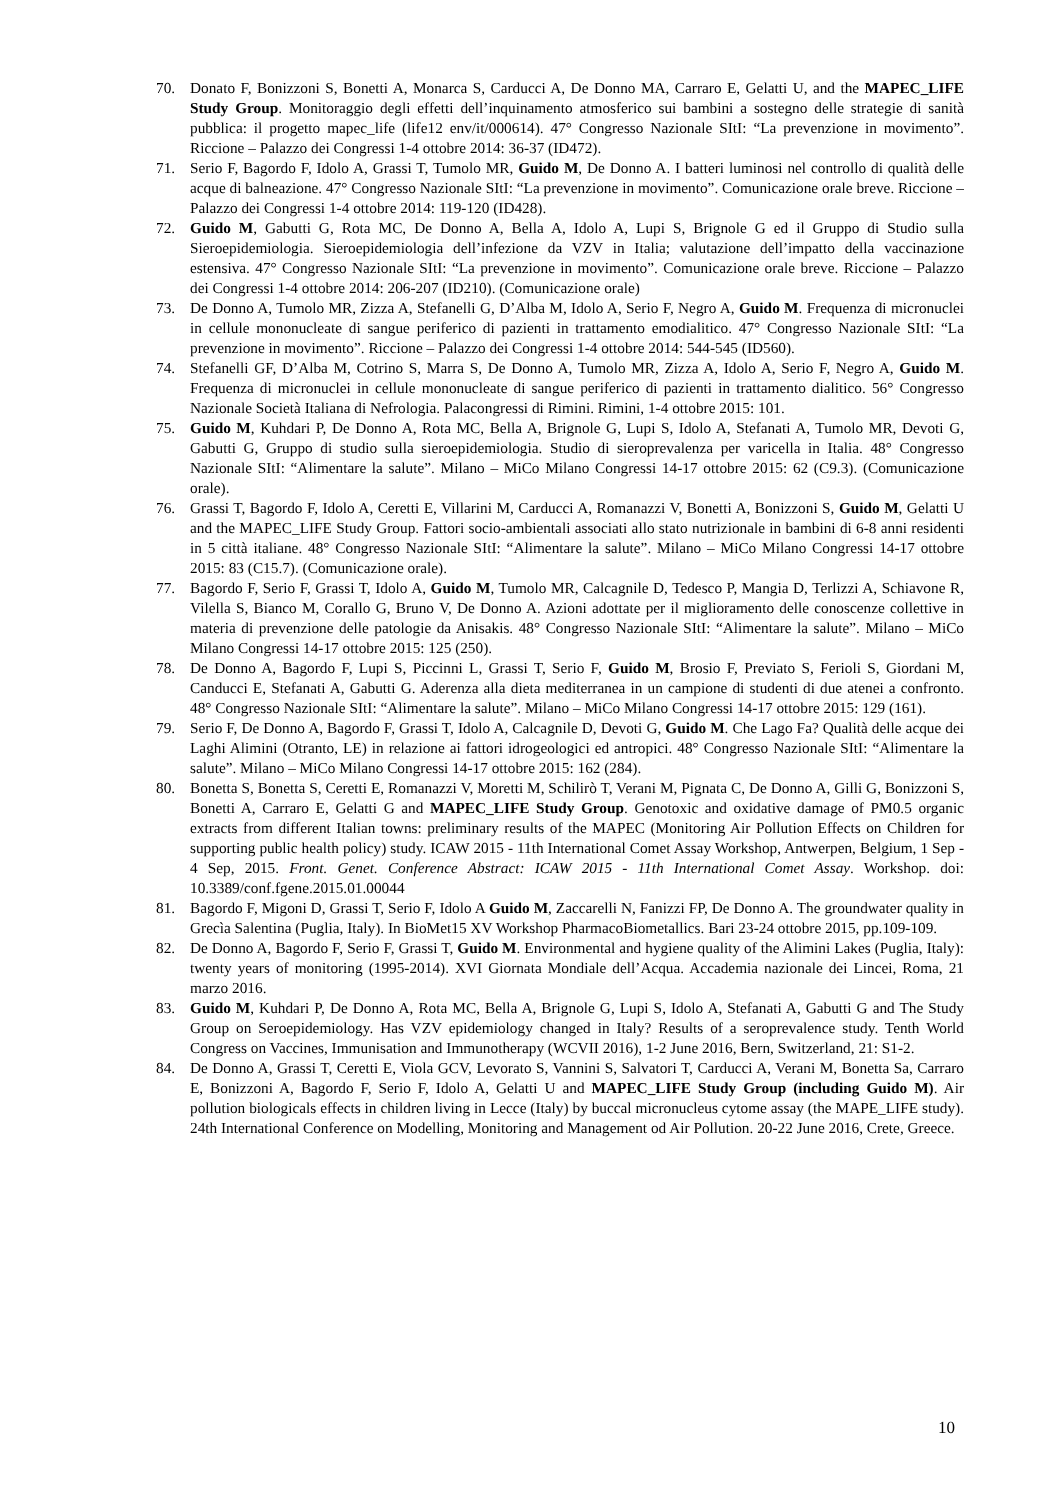70. Donato F, Bonizzoni S, Bonetti A, Monarca S, Carducci A, De Donno MA, Carraro E, Gelatti U, and the MAPEC_LIFE Study Group. Monitoraggio degli effetti dell’inquinamento atmosferico sui bambini a sostegno delle strategie di sanità pubblica: il progetto mapec_life (life12 env/it/000614). 47° Congresso Nazionale SItI: “La prevenzione in movimento”. Riccione – Palazzo dei Congressi 1-4 ottobre 2014: 36-37 (ID472).
71. Serio F, Bagordo F, Idolo A, Grassi T, Tumolo MR, Guido M, De Donno A. I batteri luminosi nel controllo di qualità delle acque di balneazione. 47° Congresso Nazionale SItI: “La prevenzione in movimento”. Comunicazione orale breve. Riccione – Palazzo dei Congressi 1-4 ottobre 2014: 119-120 (ID428).
72. Guido M, Gabutti G, Rota MC, De Donno A, Bella A, Idolo A, Lupi S, Brignole G ed il Gruppo di Studio sulla Sieroepidemiologia. Sieroepidemiologia dell’infezione da VZV in Italia; valutazione dell’impatto della vaccinazione estensiva. 47° Congresso Nazionale SItI: “La prevenzione in movimento”. Comunicazione orale breve. Riccione – Palazzo dei Congressi 1-4 ottobre 2014: 206-207 (ID210). (Comunicazione orale)
73. De Donno A, Tumolo MR, Zizza A, Stefanelli G, D’Alba M, Idolo A, Serio F, Negro A, Guido M. Frequenza di micronuclei in cellule mononucleate di sangue periferico di pazienti in trattamento emodialitico. 47° Congresso Nazionale SItI: “La prevenzione in movimento”. Riccione – Palazzo dei Congressi 1-4 ottobre 2014: 544-545 (ID560).
74. Stefanelli GF, D’Alba M, Cotrino S, Marra S, De Donno A, Tumolo MR, Zizza A, Idolo A, Serio F, Negro A, Guido M. Frequenza di micronuclei in cellule mononucleate di sangue periferico di pazienti in trattamento dialitico. 56° Congresso Nazionale Società Italiana di Nefrologia. Palacongressi di Rimini. Rimini, 1-4 ottobre 2015: 101.
75. Guido M, Kuhdari P, De Donno A, Rota MC, Bella A, Brignole G, Lupi S, Idolo A, Stefanati A, Tumolo MR, Devoti G, Gabutti G, Gruppo di studio sulla sieroepidemiologia. Studio di sieroprevalenza per varicella in Italia. 48° Congresso Nazionale SItI: “Alimentare la salute”. Milano – MiCo Milano Congressi 14-17 ottobre 2015: 62 (C9.3). (Comunicazione orale).
76. Grassi T, Bagordo F, Idolo A, Ceretti E, Villarini M, Carducci A, Romanazzi V, Bonetti A, Bonizzoni S, Guido M, Gelatti U and the MAPEC_LIFE Study Group. Fattori socio-ambientali associati allo stato nutrizionale in bambini di 6-8 anni residenti in 5 città italiane. 48° Congresso Nazionale SItI: “Alimentare la salute”. Milano – MiCo Milano Congressi 14-17 ottobre 2015: 83 (C15.7). (Comunicazione orale).
77. Bagordo F, Serio F, Grassi T, Idolo A, Guido M, Tumolo MR, Calcagnile D, Tedesco P, Mangia D, Terlizzi A, Schiavone R, Vilella S, Bianco M, Corallo G, Bruno V, De Donno A. Azioni adottate per il miglioramento delle conoscenze collettive in materia di prevenzione delle patologie da Anisakis. 48° Congresso Nazionale SItI: “Alimentare la salute”. Milano – MiCo Milano Congressi 14-17 ottobre 2015: 125 (250).
78. De Donno A, Bagordo F, Lupi S, Piccinni L, Grassi T, Serio F, Guido M, Brosio F, Previato S, Ferioli S, Giordani M, Canducci E, Stefanati A, Gabutti G. Aderenza alla dieta mediterranea in un campione di studenti di due atenei a confronto. 48° Congresso Nazionale SItI: “Alimentare la salute”. Milano – MiCo Milano Congressi 14-17 ottobre 2015: 129 (161).
79. Serio F, De Donno A, Bagordo F, Grassi T, Idolo A, Calcagnile D, Devoti G, Guido M. Che Lago Fa? Qualità delle acque dei Laghi Alimini (Otranto, LE) in relazione ai fattori idrogeologici ed antropici. 48° Congresso Nazionale SItI: “Alimentare la salute”. Milano – MiCo Milano Congressi 14-17 ottobre 2015: 162 (284).
80. Bonetta S, Bonetta S, Ceretti E, Romanazzi V, Moretti M, Schilirò T, Verani M, Pignata C, De Donno A, Gilli G, Bonizzoni S, Bonetti A, Carraro E, Gelatti G and MAPEC_LIFE Study Group. Genotoxic and oxidative damage of PM0.5 organic extracts from different Italian towns: preliminary results of the MAPEC (Monitoring Air Pollution Effects on Children for supporting public health policy) study. ICAW 2015 - 11th International Comet Assay Workshop, Antwerpen, Belgium, 1 Sep - 4 Sep, 2015. Front. Genet. Conference Abstract: ICAW 2015 - 11th International Comet Assay. Workshop. doi: 10.3389/conf.fgene.2015.01.00044
81. Bagordo F, Migoni D, Grassi T, Serio F, Idolo A Guido M, Zaccarelli N, Fanizzi FP, De Donno A. The groundwater quality in Grecìa Salentina (Puglia, Italy). In BioMet15 XV Workshop PharmacoBiometallics. Bari 23-24 ottobre 2015, pp.109-109.
82. De Donno A, Bagordo F, Serio F, Grassi T, Guido M. Environmental and hygiene quality of the Alimini Lakes (Puglia, Italy): twenty years of monitoring (1995-2014). XVI Giornata Mondiale dell’Acqua. Accademia nazionale dei Lincei, Roma, 21 marzo 2016.
83. Guido M, Kuhdari P, De Donno A, Rota MC, Bella A, Brignole G, Lupi S, Idolo A, Stefanati A, Gabutti G and The Study Group on Seroepidemiology. Has VZV epidemiology changed in Italy? Results of a seroprevalence study. Tenth World Congress on Vaccines, Immunisation and Immunotherapy (WCVII 2016), 1-2 June 2016, Bern, Switzerland, 21: S1-2.
84. De Donno A, Grassi T, Ceretti E, Viola GCV, Levorato S, Vannini S, Salvatori T, Carducci A, Verani M, Bonetta Sa, Carraro E, Bonizzoni A, Bagordo F, Serio F, Idolo A, Gelatti U and MAPEC_LIFE Study Group (including Guido M). Air pollution biologicals effects in children living in Lecce (Italy) by buccal micronucleus cytome assay (the MAPE_LIFE study). 24th International Conference on Modelling, Monitoring and Management od Air Pollution. 20-22 June 2016, Crete, Greece.
10